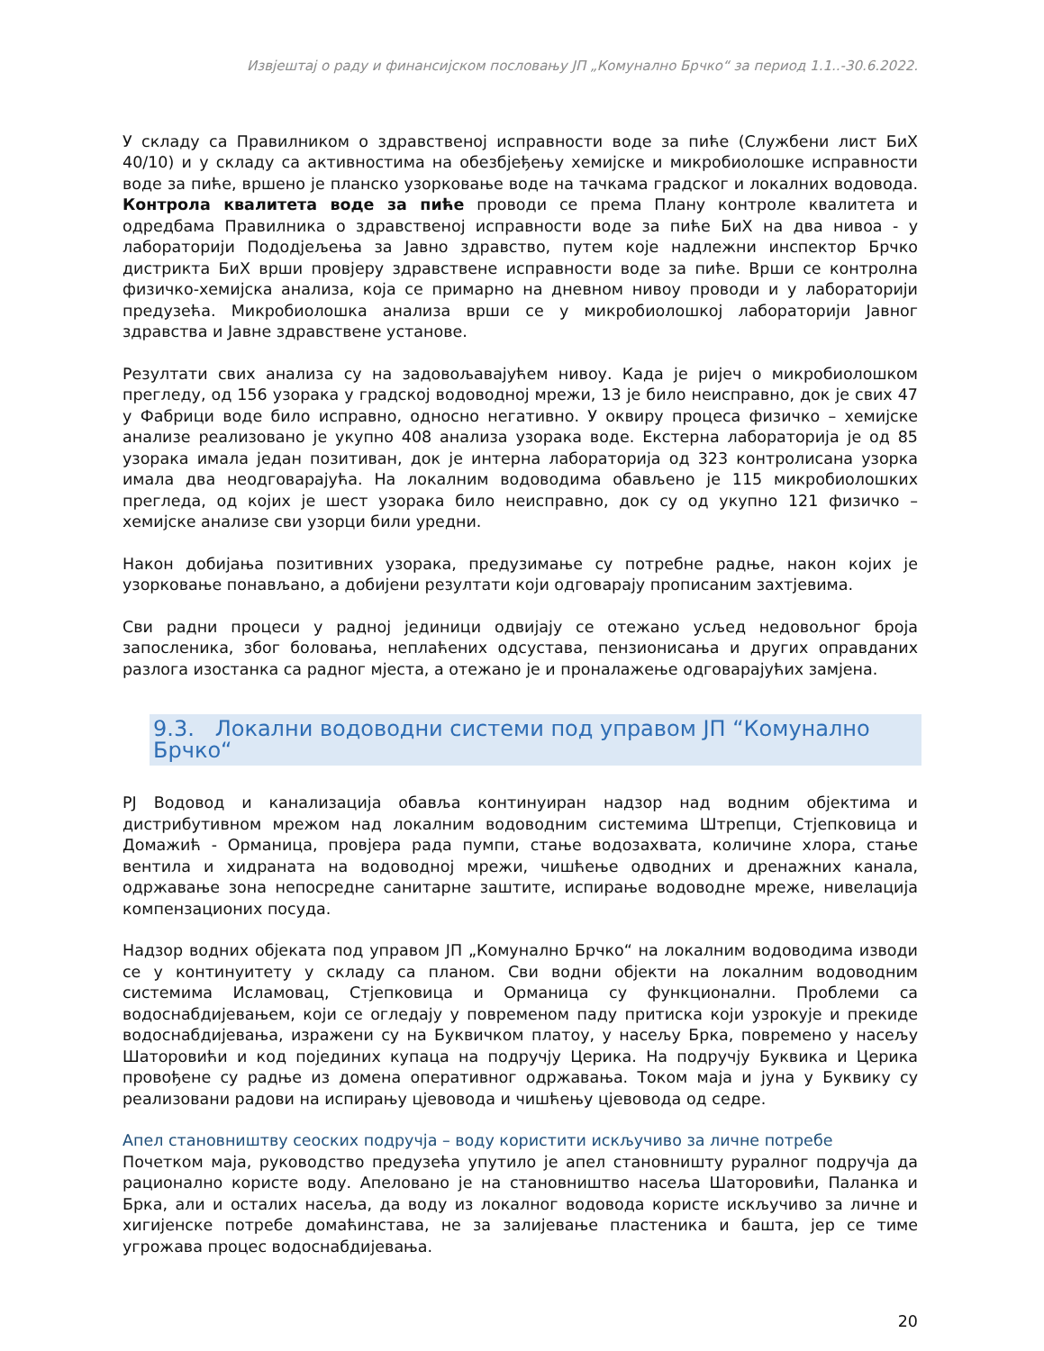Извјештај о раду и финансијском пословању ЈП „Комунално Брчко“ за период 1.1..-30.6.2022.
У складу са Правилником о здравственој исправности воде за пиће (Службени лист БиХ 40/10) и у складу са активностима на обезбјеђењу хемијске и микробиолошке исправности воде за пиће, вршено је планско узорковање воде на тачкама градског и локалних водовода. Контрола квалитета воде за пиће проводи се према Плану контроле квалитета и одредбама Правилника о здравственој исправности воде за пиће БиХ на два нивоа - у лабораторији Пододјељења за Јавно здравство, путем које надлежни инспектор Брчко дистрикта БиХ врши провјеру здравствене исправности воде за пиће. Врши се контролна физичко-хемијска анализа, која се примарно на дневном нивоу проводи и у лабораторији предузећа. Микробиолошка анализа врши се у микробиолошкој лабораторији Јавног здравства и Јавне здравствене установе.
Резултати свих анализа су на задовољавајућем нивоу. Када је ријеч о микробиолошком прегледу, од 156 узорака у градској водоводној мрежи, 13 је било неисправно, док је свих 47 у Фабрици воде било исправно, односно негативно. У оквиру процеса физичко – хемијске анализе реализовано је укупно 408 анализа узорака воде. Екстерна лабораторија је од 85 узорака имала један позитиван, док је интерна лабораторија од 323 контролисана узорка имала два неодговарајућа. На локалним водоводима обављено је 115 микробиолошких прегледа, од којих је шест узорака било неисправно, док су од укупно 121 физичко – хемијске анализе сви узорци били уредни.
Након добијања позитивних узорака, предузимање су потребне радње, након којих је узорковање понављано, а добијени резултати који одговарају прописаним захтјевима.
Сви радни процеси у радној јединици одвијају се отежано усљед недовољног броја запосленика, због боловања, неплаћених одсустава, пензионисања и других оправданих разлога изостанка са радног мјеста, а отежано је и проналажење одговарајућих замјена.
9.3. Локални водоводни системи под управом ЈП “Комунално Брчко“
РЈ Водовод и канализација обавља континуиран надзор над водним објектима и дистрибутивном мрежом над локалним водоводним системима Штрепци, Стјепковица и Домажић - Орманица, провјера рада пумпи, стање водозахвата, количине хлора, стање вентила и хидраната на водоводној мрежи, чишћење одводних и дренажних канала, одржавање зона непосредне санитарне заштите, испирање водоводне мреже, нивелација компензационих посуда.
Надзор водних објеката под управом ЈП „Комунално Брчко“ на локалним водоводима изводи се у континуитету у складу са планом. Сви водни објекти на локалним водоводним системима Исламовац, Стјепковица и Орманица су функционални. Проблеми са водоснабдијевањем, који се огледају у повременом паду притиска који узрокује и прекиде водоснабдијевања, изражени су на Буквичком платоу, у насељу Брка, повремено у насељу Шаторовићи и код појединих купаца на подручју Церика. На подручју Буквика и Церика провођене су радње из домена оперативног одржавања. Током маја и јуна у Буквику су реализовани радови на испирању цјевовода и чишћењу цјевовода од седре.
Апел становништву сеоских подручја – воду користити искључиво за личне потребе
Почетком маја, руководство предузећа упутило је апел становништу руралног подручја да рационално користе воду. Апеловано је на становништво насеља Шаторовићи, Паланка и Брка, али и осталих насеља, да воду из локалног водовода користе искључиво за личне и хигијенске потребе домаћинстава, не за залијевање пластеника и башта, јер се тиме угрожава процес водоснабдијевања.
20